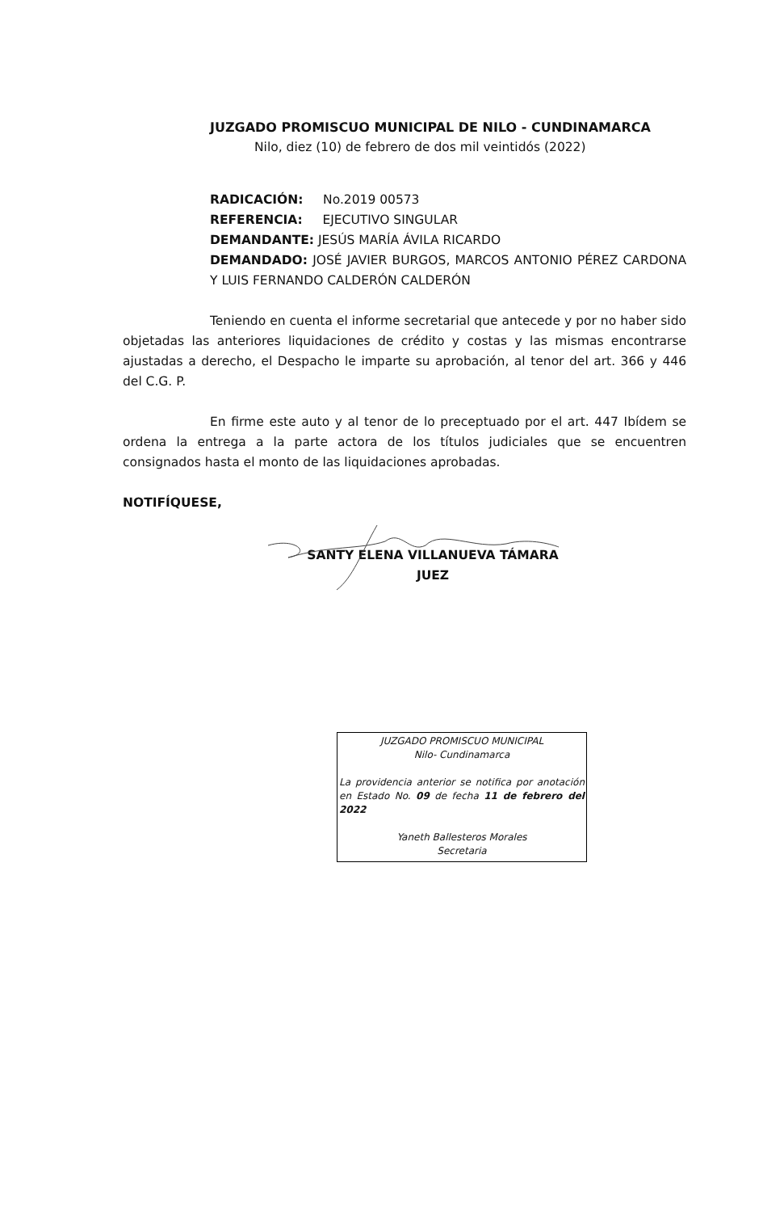JUZGADO PROMISCUO MUNICIPAL DE NILO - CUNDINAMARCA
Nilo, diez (10) de febrero de dos mil veintidós (2022)
RADICACIÓN: No.2019 00573
REFERENCIA: EJECUTIVO SINGULAR
DEMANDANTE: JESÚS MARÍA ÁVILA RICARDO
DEMANDADO: JOSÉ JAVIER BURGOS, MARCOS ANTONIO PÉREZ CARDONA Y LUIS FERNANDO CALDERÓN CALDERÓN
Teniendo en cuenta el informe secretarial que antecede y por no haber sido objetadas las anteriores liquidaciones de crédito y costas y las mismas encontrarse ajustadas a derecho, el Despacho le imparte su aprobación, al tenor del art. 366 y 446 del C.G. P.
En firme este auto y al tenor de lo preceptuado por el art. 447 Ibídem se ordena la entrega a la parte actora de los títulos judiciales que se encuentren consignados hasta el monto de las liquidaciones aprobadas.
NOTIFÍQUESE,
SANTY ELENA VILLANUEVA TÁMARA
JUEZ
JUZGADO PROMISCUO MUNICIPAL
Nilo- Cundinamarca
La providencia anterior se notifica por anotación en Estado No. 09 de fecha 11 de febrero del 2022
Yaneth Ballesteros Morales
Secretaria